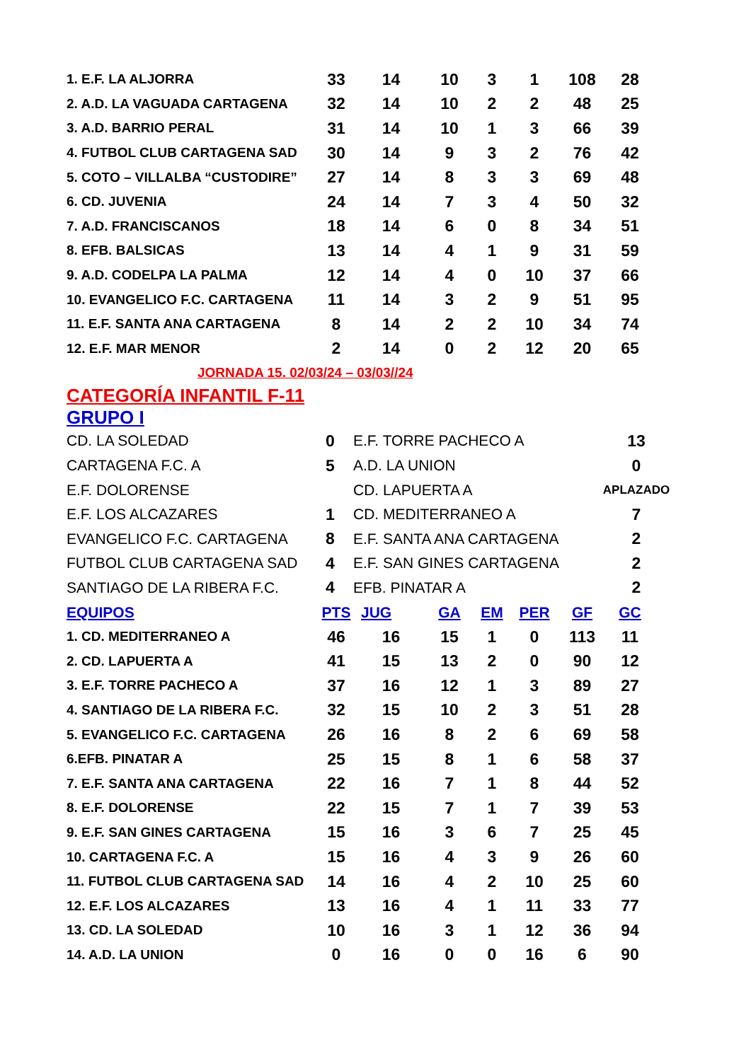| 1. E.F. LA ALJORRA | 33 | 14 | 10 | 3 | 1 | 108 | 28 |
| 2. A.D. LA VAGUADA CARTAGENA | 32 | 14 | 10 | 2 | 2 | 48 | 25 |
| 3. A.D. BARRIO PERAL | 31 | 14 | 10 | 1 | 3 | 66 | 39 |
| 4. FUTBOL CLUB CARTAGENA SAD | 30 | 14 | 9 | 3 | 2 | 76 | 42 |
| 5. COTO – VILLALBA “CUSTODIRE” | 27 | 14 | 8 | 3 | 3 | 69 | 48 |
| 6. CD. JUVENIA | 24 | 14 | 7 | 3 | 4 | 50 | 32 |
| 7. A.D. FRANCISCANOS | 18 | 14 | 6 | 0 | 8 | 34 | 51 |
| 8. EFB. BALSICAS | 13 | 14 | 4 | 1 | 9 | 31 | 59 |
| 9. A.D. CODELPA LA PALMA | 12 | 14 | 4 | 0 | 10 | 37 | 66 |
| 10. EVANGELICO F.C. CARTAGENA | 11 | 14 | 3 | 2 | 9 | 51 | 95 |
| 11. E.F. SANTA ANA CARTAGENA | 8 | 14 | 2 | 2 | 10 | 34 | 74 |
| 12. E.F. MAR MENOR | 2 | 14 | 0 | 2 | 12 | 20 | 65 |
JORNADA 15. 02/03/24 – 03/03//24
CATEGORÍA INFANTIL F-11
GRUPO I
| CD. LA SOLEDAD | 0 | E.F. TORRE PACHECO A | 13 |
| CARTAGENA F.C. A | 5 | A.D. LA UNION | 0 |
| E.F. DOLORENSE | | CD. LAPUERTA A | APLAZADO |
| E.F. LOS ALCAZARES | 1 | CD. MEDITERRANEO A | 7 |
| EVANGELICO F.C. CARTAGENA | 8 | E.F. SANTA ANA CARTAGENA | 2 |
| FUTBOL CLUB CARTAGENA SAD | 4 | E.F. SAN GINES CARTAGENA | 2 |
| SANTIAGO DE LA RIBERA F.C. | 4 | EFB. PINATAR A | 2 |
| EQUIPOS | PTS | JUG | GA | EM | PER | GF | GC |
| --- | --- | --- | --- | --- | --- | --- | --- |
| 1. CD. MEDITERRANEO A | 46 | 16 | 15 | 1 | 0 | 113 | 11 |
| 2. CD. LAPUERTA A | 41 | 15 | 13 | 2 | 0 | 90 | 12 |
| 3. E.F. TORRE PACHECO A | 37 | 16 | 12 | 1 | 3 | 89 | 27 |
| 4. SANTIAGO DE LA RIBERA F.C. | 32 | 15 | 10 | 2 | 3 | 51 | 28 |
| 5. EVANGELICO F.C. CARTAGENA | 26 | 16 | 8 | 2 | 6 | 69 | 58 |
| 6.EFB. PINATAR A | 25 | 15 | 8 | 1 | 6 | 58 | 37 |
| 7. E.F. SANTA ANA CARTAGENA | 22 | 16 | 7 | 1 | 8 | 44 | 52 |
| 8. E.F. DOLORENSE | 22 | 15 | 7 | 1 | 7 | 39 | 53 |
| 9. E.F. SAN GINES CARTAGENA | 15 | 16 | 3 | 6 | 7 | 25 | 45 |
| 10. CARTAGENA F.C. A | 15 | 16 | 4 | 3 | 9 | 26 | 60 |
| 11. FUTBOL CLUB CARTAGENA SAD | 14 | 16 | 4 | 2 | 10 | 25 | 60 |
| 12. E.F. LOS ALCAZARES | 13 | 16 | 4 | 1 | 11 | 33 | 77 |
| 13. CD. LA SOLEDAD | 10 | 16 | 3 | 1 | 12 | 36 | 94 |
| 14. A.D. LA UNION | 0 | 16 | 0 | 0 | 16 | 6 | 90 |